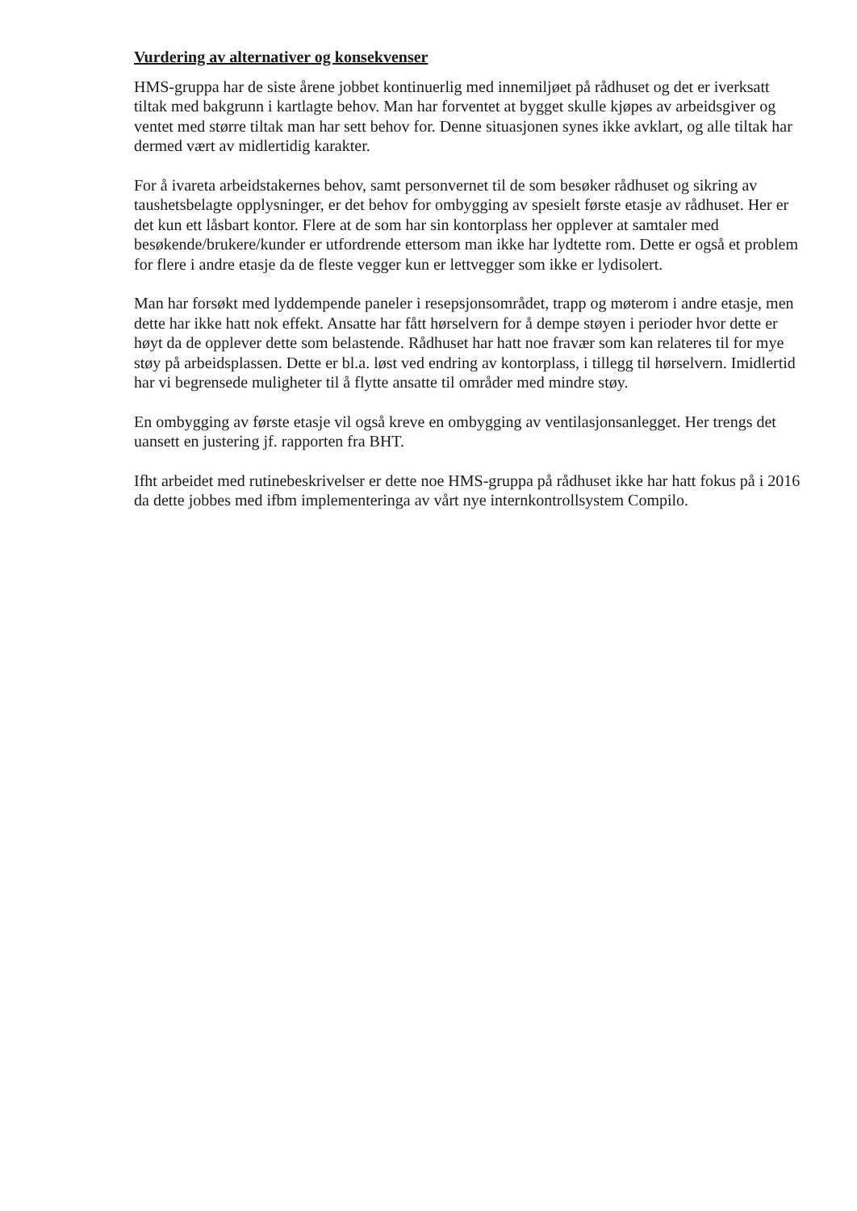Vurdering av alternativer og konsekvenser
HMS-gruppa har de siste årene jobbet kontinuerlig med innemiljøet på rådhuset og det er iverksatt tiltak med bakgrunn i kartlagte behov. Man har forventet at bygget skulle kjøpes av arbeidsgiver og ventet med større tiltak man har sett behov for. Denne situasjonen synes ikke avklart, og alle tiltak har dermed vært av midlertidig karakter.
For å ivareta arbeidstakernes behov, samt personvernet til de som besøker rådhuset og sikring av taushetsbelagte opplysninger, er det behov for ombygging av spesielt første etasje av rådhuset. Her er det kun ett låsbart kontor. Flere at de som har sin kontorplass her opplever at samtaler med besøkende/brukere/kunder er utfordrende ettersom man ikke har lydtette rom. Dette er også et problem for flere i andre etasje da de fleste vegger kun er lettvegger som ikke er lydisolert.
Man har forsøkt med lyddempende paneler i resepsjonsområdet, trapp og møterom i andre etasje, men dette har ikke hatt nok effekt. Ansatte har fått hørselvern for å dempe støyen i perioder hvor dette er høyt da de opplever dette som belastende. Rådhuset har hatt noe fravær som kan relateres til for mye støy på arbeidsplassen. Dette er bl.a. løst ved endring av kontorplass, i tillegg til hørselvern. Imidlertid har vi begrensede muligheter til å flytte ansatte til områder med mindre støy.
En ombygging av første etasje vil også kreve en ombygging av ventilasjonsanlegget. Her trengs det uansett en justering jf. rapporten fra BHT.
Ifht arbeidet med rutinebeskrivelser er dette noe HMS-gruppa på rådhuset ikke har hatt fokus på i 2016 da dette jobbes med ifbm implementeringa av vårt nye internkontrollsystem Compilo.